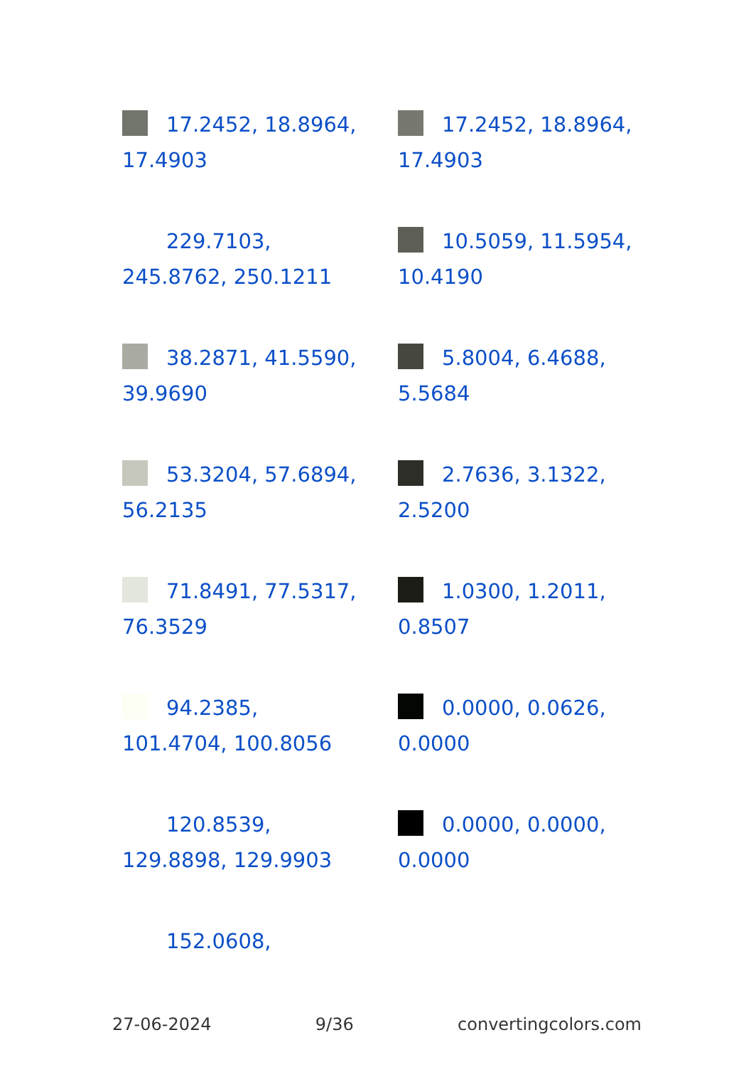17.2452, 18.8964, 17.4903
17.2452, 18.8964, 17.4903
229.7103, 245.8762, 250.1211
10.5059, 11.5954, 10.4190
38.2871, 41.5590, 39.9690
5.8004, 6.4688, 5.5684
53.3204, 57.6894, 56.2135
2.7636, 3.1322, 2.5200
71.8491, 77.5317, 76.3529
1.0300, 1.2011, 0.8507
94.2385, 101.4704, 100.8056
0.0000, 0.0626, 0.0000
120.8539, 129.8898, 129.9903
0.0000, 0.0000, 0.0000
152.0608,
27-06-2024 9/36 convertingcolors.com